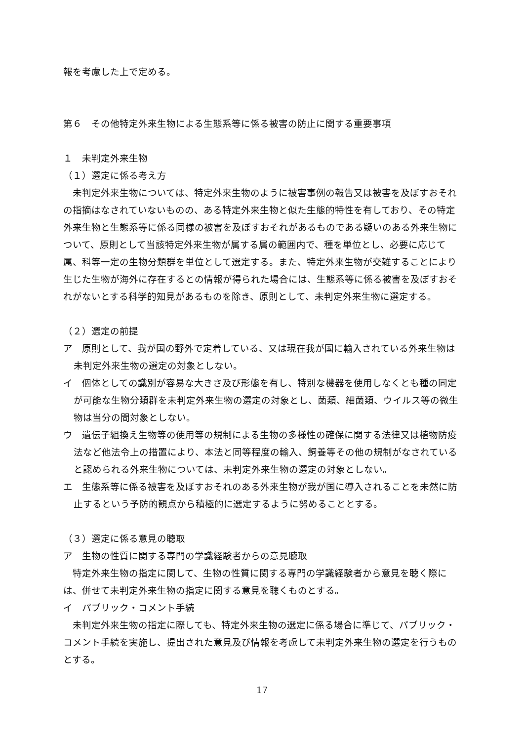報を考慮した上で定める。
第６　その他特定外来生物による生態系等に係る被害の防止に関する重要事項
１　未判定外来生物
（１）選定に係る考え方
　未判定外来生物については、特定外来生物のように被害事例の報告又は被害を及ぼすおそれの指摘はなされていないものの、ある特定外来生物と似た生態的特性を有しており、その特定外来生物と生態系等に係る同様の被害を及ぼすおそれがあるものである疑いのある外来生物について、原則として当該特定外来生物が属する属の範囲内で、種を単位とし、必要に応じて属、科等一定の生物分類群を単位として選定する。また、特定外来生物が交雑することにより生じた生物が海外に存在するとの情報が得られた場合には、生態系等に係る被害を及ぼすおそれがないとする科学的知見があるものを除き、原則として、未判定外来生物に選定する。
（２）選定の前提
ア　原則として、我が国の野外で定着している、又は現在我が国に輸入されている外来生物は未判定外来生物の選定の対象としない。
イ　個体としての識別が容易な大きさ及び形態を有し、特別な機器を使用しなくとも種の同定が可能な生物分類群を未判定外来生物の選定の対象とし、菌類、細菌類、ウイルス等の微生物は当分の間対象としない。
ウ　遺伝子組換え生物等の使用等の規制による生物の多様性の確保に関する法律又は植物防疫法など他法令上の措置により、本法と同等程度の輸入、飼養等その他の規制がなされていると認められる外来生物については、未判定外来生物の選定の対象としない。
エ　生態系等に係る被害を及ぼすおそれのある外来生物が我が国に導入されることを未然に防止するという予防的観点から積極的に選定するように努めることとする。
（３）選定に係る意見の聴取
ア　生物の性質に関する専門の学識経験者からの意見聴取
　特定外来生物の指定に関して、生物の性質に関する専門の学識経験者から意見を聴く際には、併せて未判定外来生物の指定に関する意見を聴くものとする。
イ　パブリック・コメント手続
　未判定外来生物の指定に際しても、特定外来生物の選定に係る場合に準じて、パブリック・コメント手続を実施し、提出された意見及び情報を考慮して未判定外来生物の選定を行うものとする。
17